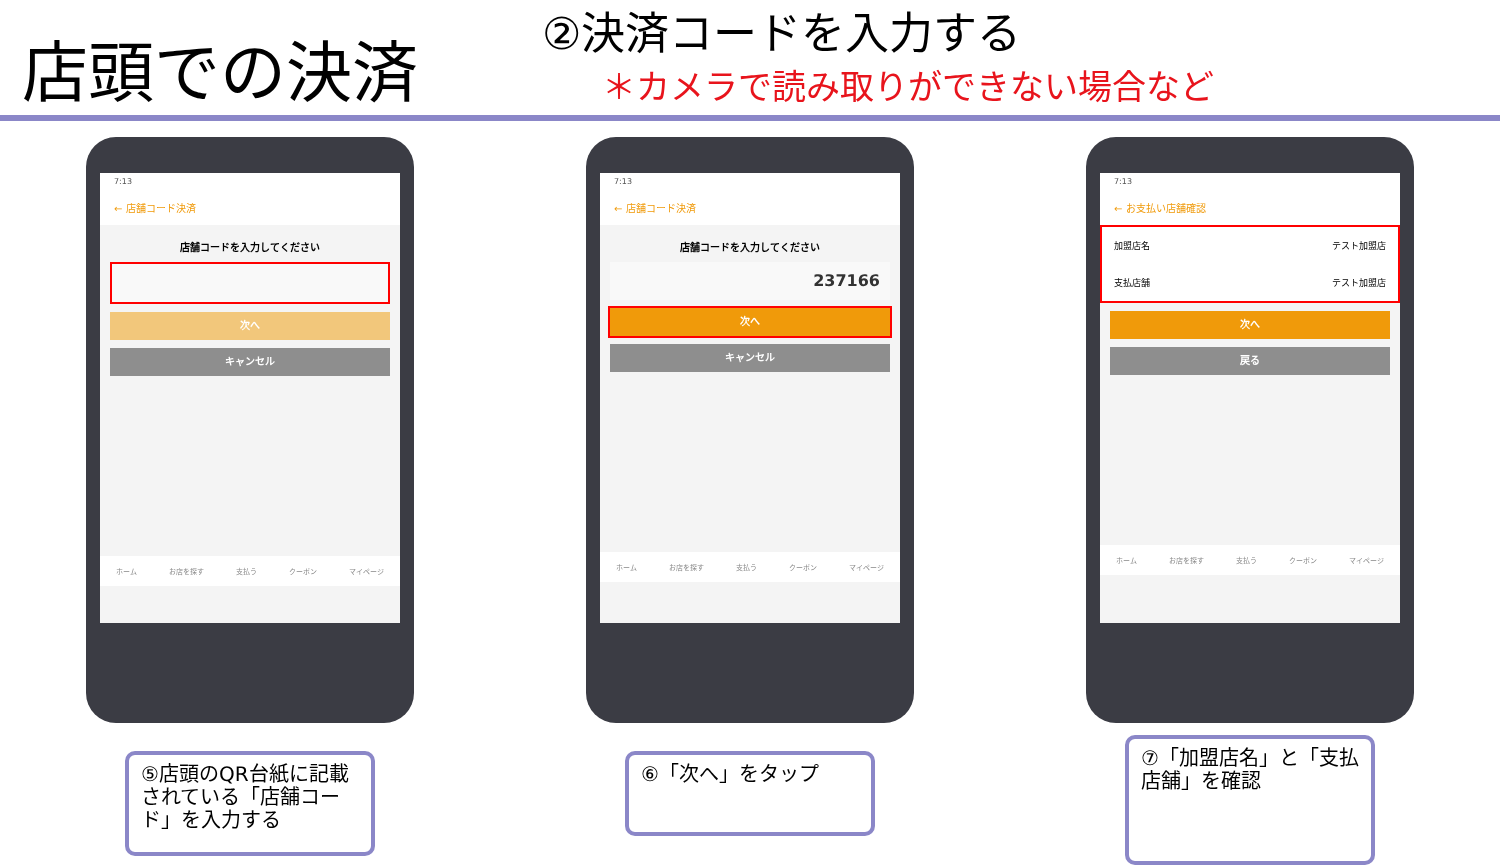店頭での決済
②決済コードを入力する
＊カメラで読み取りができない場合など
7:13
← 店舗コード決済
店舗コードを入力してください
次へ
キャンセル
ホーム お店を探す 支払う クーポン マイページ
⑤店頭のQR台紙に記載されている「店舗コード」を入力する
7:13
← 店舗コード決済
店舗コードを入力してください
237166
次へ
キャンセル
ホーム お店を探す 支払う クーポン マイページ
⑥「次へ」をタップ
7:13
← お支払い店舗確認
加盟店名 テスト加盟店
支払店舗 テスト加盟店
次へ
戻る
ホーム お店を探す 支払う クーポン マイページ
⑦「加盟店名」と「支払店舗」を確認